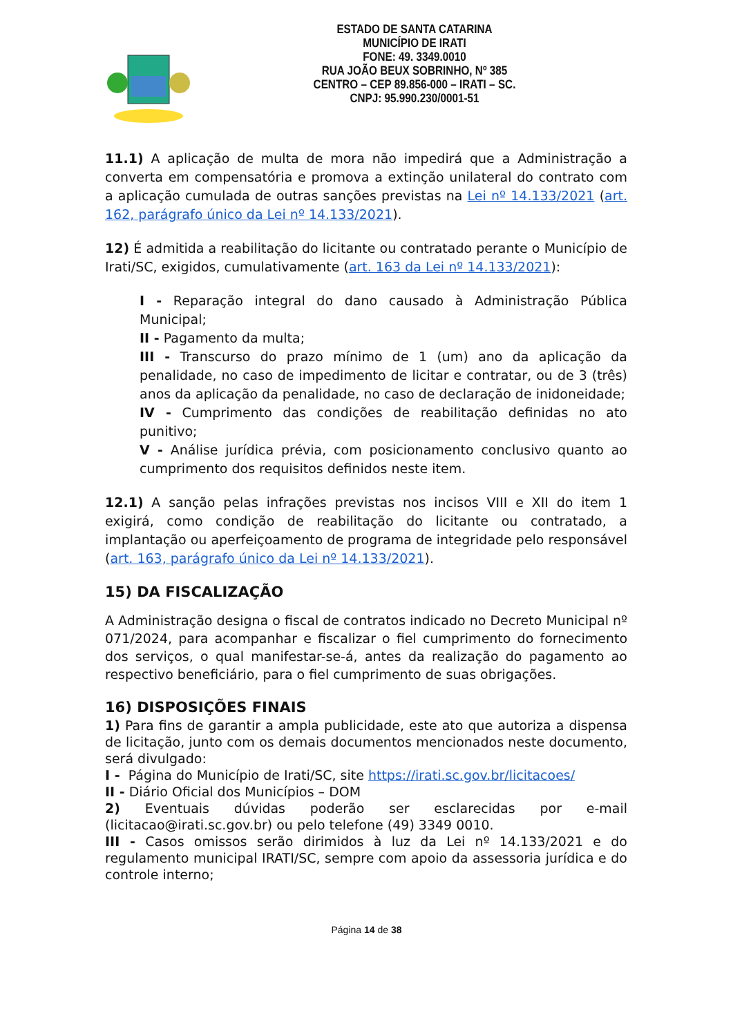ESTADO DE SANTA CATARINA
MUNICÍPIO DE IRATI
FONE: 49. 3349.0010
RUA JOÃO BEUX SOBRINHO, Nº 385
CENTRO – CEP 89.856-000 – IRATI – SC.
CNPJ: 95.990.230/0001-51
11.1) A aplicação de multa de mora não impedirá que a Administração a converta em compensatória e promova a extinção unilateral do contrato com a aplicação cumulada de outras sanções previstas na Lei nº 14.133/2021 (art. 162, parágrafo único da Lei nº 14.133/2021).
12) É admitida a reabilitação do licitante ou contratado perante o Município de Irati/SC, exigidos, cumulativamente (art. 163 da Lei nº 14.133/2021):
I - Reparação integral do dano causado à Administração Pública Municipal;
II - Pagamento da multa;
III - Transcurso do prazo mínimo de 1 (um) ano da aplicação da penalidade, no caso de impedimento de licitar e contratar, ou de 3 (três) anos da aplicação da penalidade, no caso de declaração de inidoneidade;
IV - Cumprimento das condições de reabilitação definidas no ato punitivo;
V - Análise jurídica prévia, com posicionamento conclusivo quanto ao cumprimento dos requisitos definidos neste item.
12.1) A sanção pelas infrações previstas nos incisos VIII e XII do item 1 exigirá, como condição de reabilitação do licitante ou contratado, a implantação ou aperfeiçoamento de programa de integridade pelo responsável (art. 163, parágrafo único da Lei nº 14.133/2021).
15) DA FISCALIZAÇÃO
A Administração designa o fiscal de contratos indicado no Decreto Municipal nº 071/2024, para acompanhar e fiscalizar o fiel cumprimento do fornecimento dos serviços, o qual manifestar-se-á, antes da realização do pagamento ao respectivo beneficiário, para o fiel cumprimento de suas obrigações.
16) DISPOSIÇÕES FINAIS
1) Para fins de garantir a ampla publicidade, este ato que autoriza a dispensa de licitação, junto com os demais documentos mencionados neste documento, será divulgado:
I - Página do Município de Irati/SC, site https://irati.sc.gov.br/licitacoes/
II - Diário Oficial dos Municípios – DOM
2) Eventuais dúvidas poderão ser esclarecidas por e-mail (licitacao@irati.sc.gov.br) ou pelo telefone (49) 3349 0010.
III - Casos omissos serão dirimidos à luz da Lei nº 14.133/2021 e do regulamento municipal IRATI/SC, sempre com apoio da assessoria jurídica e do controle interno;
Página 14 de 38